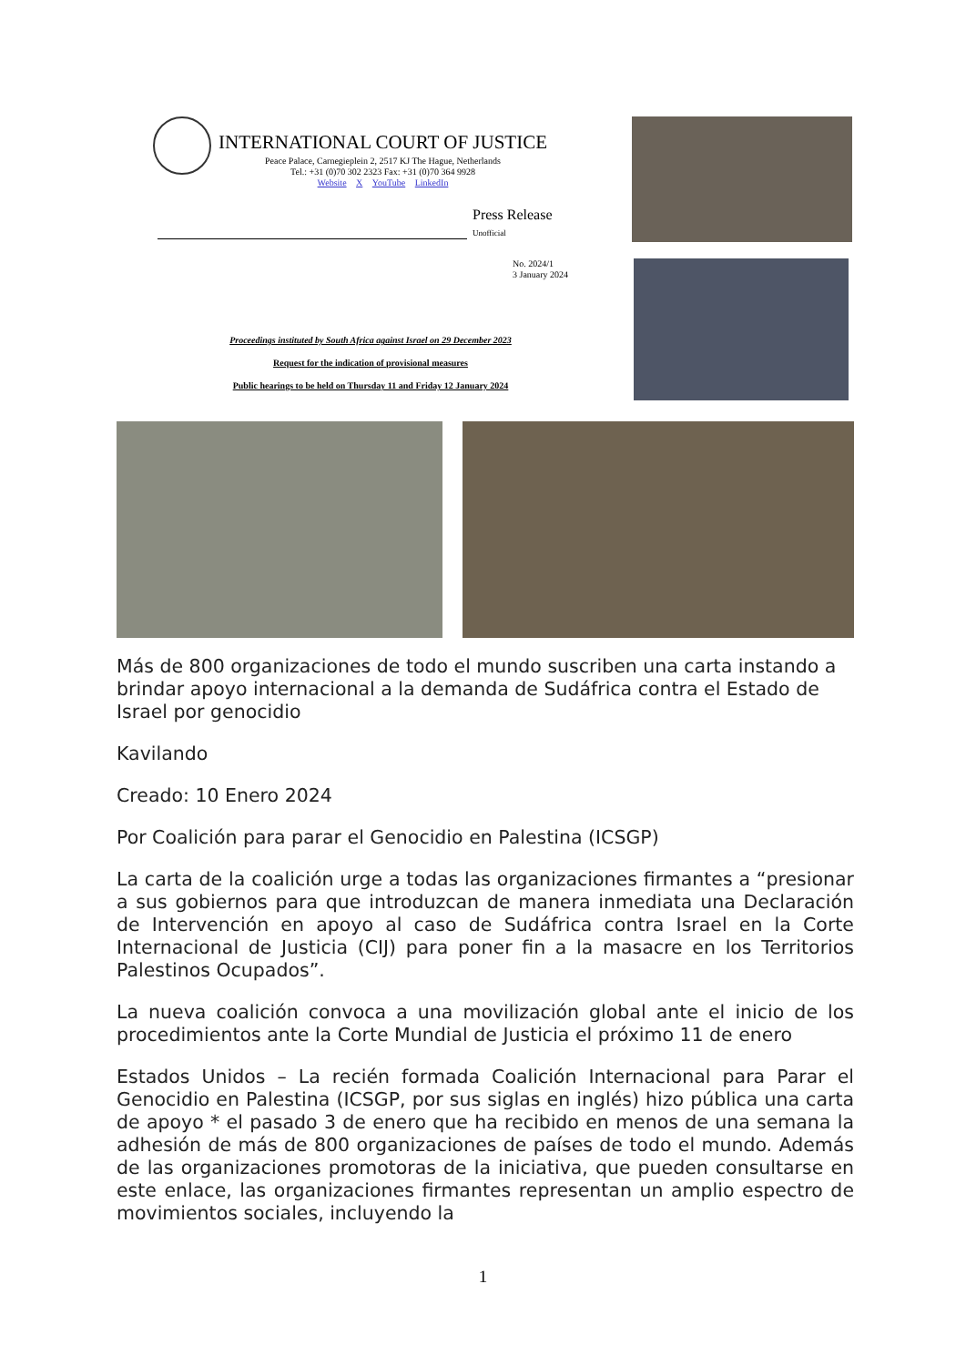INTERNATIONAL COURT OF JUSTICE
Peace Palace, Carnegieplein 2, 2517 KJ The Hague, Netherlands
Tel.: +31 (0)70 302 2323 Fax: +31 (0)70 364 9928
Website X YouTube LinkedIn
Press Release
Unofficial
No. 2024/1
3 January 2024
Proceedings instituted by South Africa against Israel on 29 December 2023
Request for the indication of provisional measures
Public hearings to be held on Thursday 11 and Friday 12 January 2024
Más de 800 organizaciones de todo el mundo suscriben una carta instando a brindar apoyo internacional a la demanda de Sudáfrica contra el Estado de Israel por genocidio
Kavilando
Creado: 10 Enero 2024
Por Coalición para parar el Genocidio en Palestina (ICSGP)
La carta de la coalición urge a todas las organizaciones firmantes a “presionar a sus gobiernos para que introduzcan de manera inmediata una Declaración de Intervención en apoyo al caso de Sudáfrica contra Israel en la Corte Internacional de Justicia (CIJ) para poner fin a la masacre en los Territorios Palestinos Ocupados”.
La nueva coalición convoca a una movilización global ante el inicio de los procedimientos ante la Corte Mundial de Justicia el próximo 11 de enero
Estados Unidos – La recién formada Coalición Internacional para Parar el Genocidio en Palestina (ICSGP, por sus siglas en inglés) hizo pública una carta de apoyo * el pasado 3 de enero que ha recibido en menos de una semana la adhesión de más de 800 organizaciones de países de todo el mundo. Además de las organizaciones promotoras de la iniciativa, que pueden consultarse en este enlace, las organizaciones firmantes representan un amplio espectro de movimientos sociales, incluyendo la
1